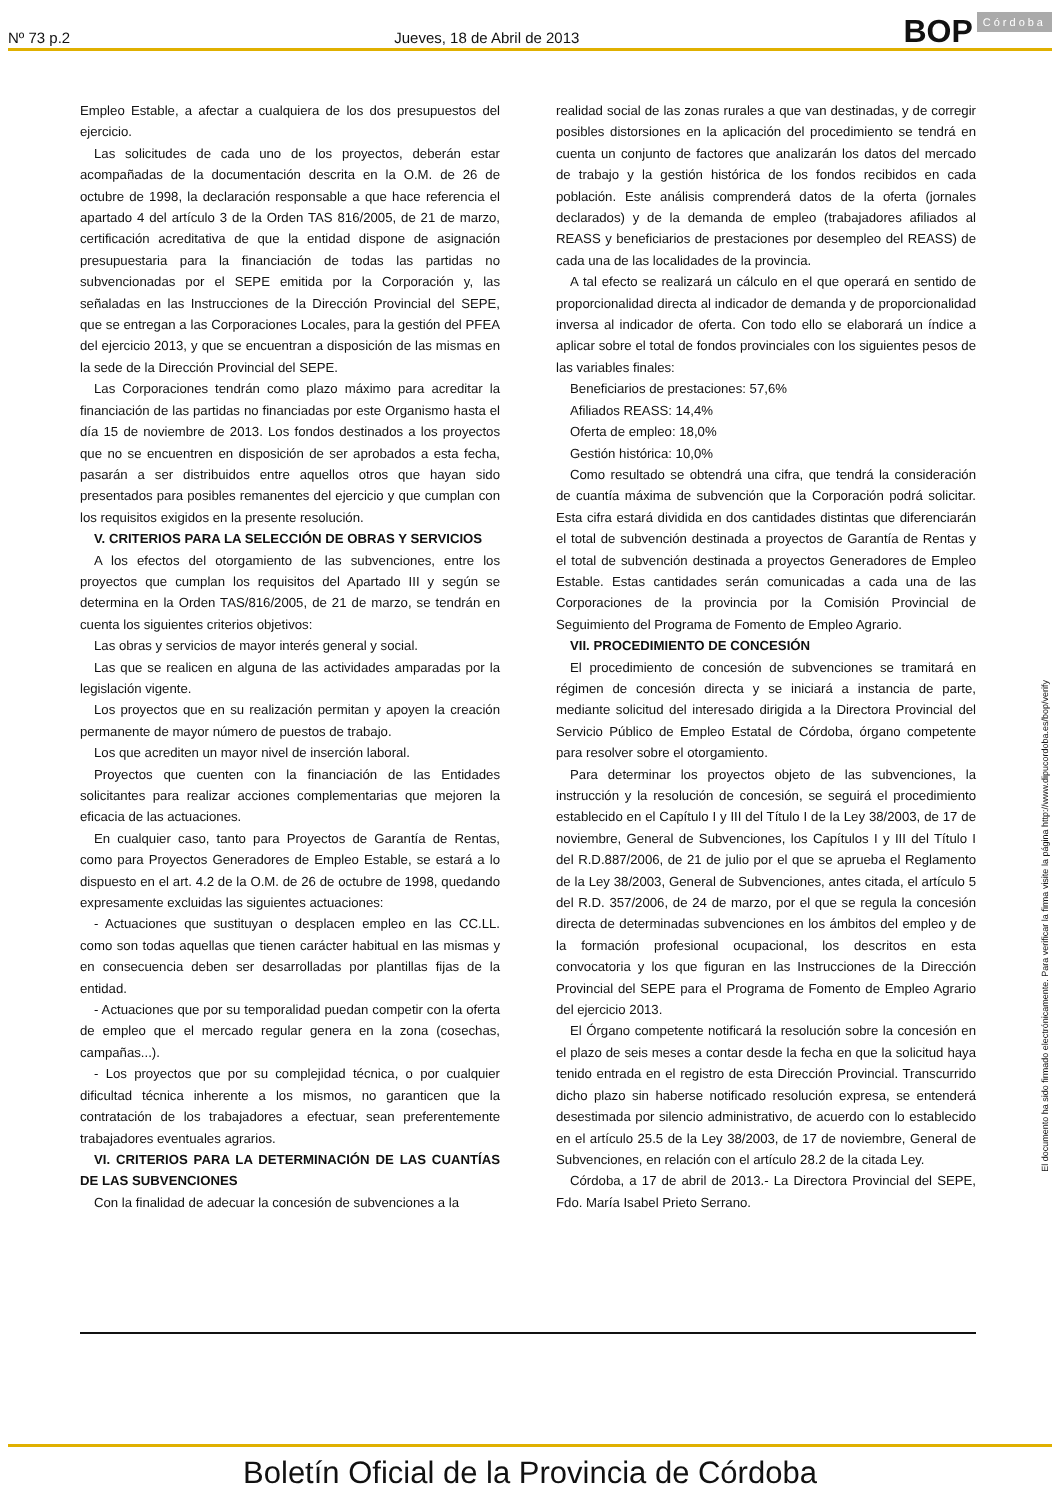Nº 73 p.2 Jueves, 18 de Abril de 2013 BOP Córdoba
Empleo Estable, a afectar a cualquiera de los dos presupuestos del ejercicio.
Las solicitudes de cada uno de los proyectos, deberán estar acompañadas de la documentación descrita en la O.M. de 26 de octubre de 1998, la declaración responsable a que hace referencia el apartado 4 del artículo 3 de la Orden TAS 816/2005, de 21 de marzo, certificación acreditativa de que la entidad dispone de asignación presupuestaria para la financiación de todas las partidas no subvencionadas por el SEPE emitida por la Corporación y, las señaladas en las Instrucciones de la Dirección Provincial del SEPE, que se entregan a las Corporaciones Locales, para la gestión del PFEA del ejercicio 2013, y que se encuentran a disposición de las mismas en la sede de la Dirección Provincial del SEPE.
Las Corporaciones tendrán como plazo máximo para acreditar la financiación de las partidas no financiadas por este Organismo hasta el día 15 de noviembre de 2013. Los fondos destinados a los proyectos que no se encuentren en disposición de ser aprobados a esta fecha, pasarán a ser distribuidos entre aquellos otros que hayan sido presentados para posibles remanentes del ejercicio y que cumplan con los requisitos exigidos en la presente resolución.
V. CRITERIOS PARA LA SELECCIÓN DE OBRAS Y SERVICIOS
A los efectos del otorgamiento de las subvenciones, entre los proyectos que cumplan los requisitos del Apartado III y según se determina en la Orden TAS/816/2005, de 21 de marzo, se tendrán en cuenta los siguientes criterios objetivos:
Las obras y servicios de mayor interés general y social.
Las que se realicen en alguna de las actividades amparadas por la legislación vigente.
Los proyectos que en su realización permitan y apoyen la creación permanente de mayor número de puestos de trabajo.
Los que acrediten un mayor nivel de inserción laboral.
Proyectos que cuenten con la financiación de las Entidades solicitantes para realizar acciones complementarias que mejoren la eficacia de las actuaciones.
En cualquier caso, tanto para Proyectos de Garantía de Rentas, como para Proyectos Generadores de Empleo Estable, se estará a lo dispuesto en el art. 4.2 de la O.M. de 26 de octubre de 1998, quedando expresamente excluidas las siguientes actuaciones:
- Actuaciones que sustituyan o desplacen empleo en las CC.LL. como son todas aquellas que tienen carácter habitual en las mismas y en consecuencia deben ser desarrolladas por plantillas fijas de la entidad.
- Actuaciones que por su temporalidad puedan competir con la oferta de empleo que el mercado regular genera en la zona (cosechas, campañas...).
- Los proyectos que por su complejidad técnica, o por cualquier dificultad técnica inherente a los mismos, no garanticen que la contratación de los trabajadores a efectuar, sean preferentemente trabajadores eventuales agrarios.
VI. CRITERIOS PARA LA DETERMINACIÓN DE LAS CUANTÍAS DE LAS SUBVENCIONES
Con la finalidad de adecuar la concesión de subvenciones a la
realidad social de las zonas rurales a que van destinadas, y de corregir posibles distorsiones en la aplicación del procedimiento se tendrá en cuenta un conjunto de factores que analizarán los datos del mercado de trabajo y la gestión histórica de los fondos recibidos en cada población. Este análisis comprenderá datos de la oferta (jornales declarados) y de la demanda de empleo (trabajadores afiliados al REASS y beneficiarios de prestaciones por desempleo del REASS) de cada una de las localidades de la provincia.
A tal efecto se realizará un cálculo en el que operará en sentido de proporcionalidad directa al indicador de demanda y de proporcionalidad inversa al indicador de oferta. Con todo ello se elaborará un índice a aplicar sobre el total de fondos provinciales con los siguientes pesos de las variables finales:
Beneficiarios de prestaciones: 57,6%
Afiliados REASS: 14,4%
Oferta de empleo: 18,0%
Gestión histórica: 10,0%
Como resultado se obtendrá una cifra, que tendrá la consideración de cuantía máxima de subvención que la Corporación podrá solicitar. Esta cifra estará dividida en dos cantidades distintas que diferenciarán el total de subvención destinada a proyectos de Garantía de Rentas y el total de subvención destinada a proyectos Generadores de Empleo Estable. Estas cantidades serán comunicadas a cada una de las Corporaciones de la provincia por la Comisión Provincial de Seguimiento del Programa de Fomento de Empleo Agrario.
VII. PROCEDIMIENTO DE CONCESIÓN
El procedimiento de concesión de subvenciones se tramitará en régimen de concesión directa y se iniciará a instancia de parte, mediante solicitud del interesado dirigida a la Directora Provincial del Servicio Público de Empleo Estatal de Córdoba, órgano competente para resolver sobre el otorgamiento.
Para determinar los proyectos objeto de las subvenciones, la instrucción y la resolución de concesión, se seguirá el procedimiento establecido en el Capítulo I y III del Título I de la Ley 38/2003, de 17 de noviembre, General de Subvenciones, los Capítulos I y III del Título I del R.D.887/2006, de 21 de julio por el que se aprueba el Reglamento de la Ley 38/2003, General de Subvenciones, antes citada, el artículo 5 del R.D. 357/2006, de 24 de marzo, por el que se regula la concesión directa de determinadas subvenciones en los ámbitos del empleo y de la formación profesional ocupacional, los descritos en esta convocatoria y los que figuran en las Instrucciones de la Dirección Provincial del SEPE para el Programa de Fomento de Empleo Agrario del ejercicio 2013.
El Órgano competente notificará la resolución sobre la concesión en el plazo de seis meses a contar desde la fecha en que la solicitud haya tenido entrada en el registro de esta Dirección Provincial. Transcurrido dicho plazo sin haberse notificado resolución expresa, se entenderá desestimada por silencio administrativo, de acuerdo con lo establecido en el artículo 25.5 de la Ley 38/2003, de 17 de noviembre, General de Subvenciones, en relación con el artículo 28.2 de la citada Ley.
Córdoba, a 17 de abril de 2013.- La Directora Provincial del SEPE, Fdo. María Isabel Prieto Serrano.
El documento ha sido firmado electrónicamente. Para verificar la firma visite la página http://www.dipucordoba.es/bop/verify
Boletín Oficial de la Provincia de Córdoba